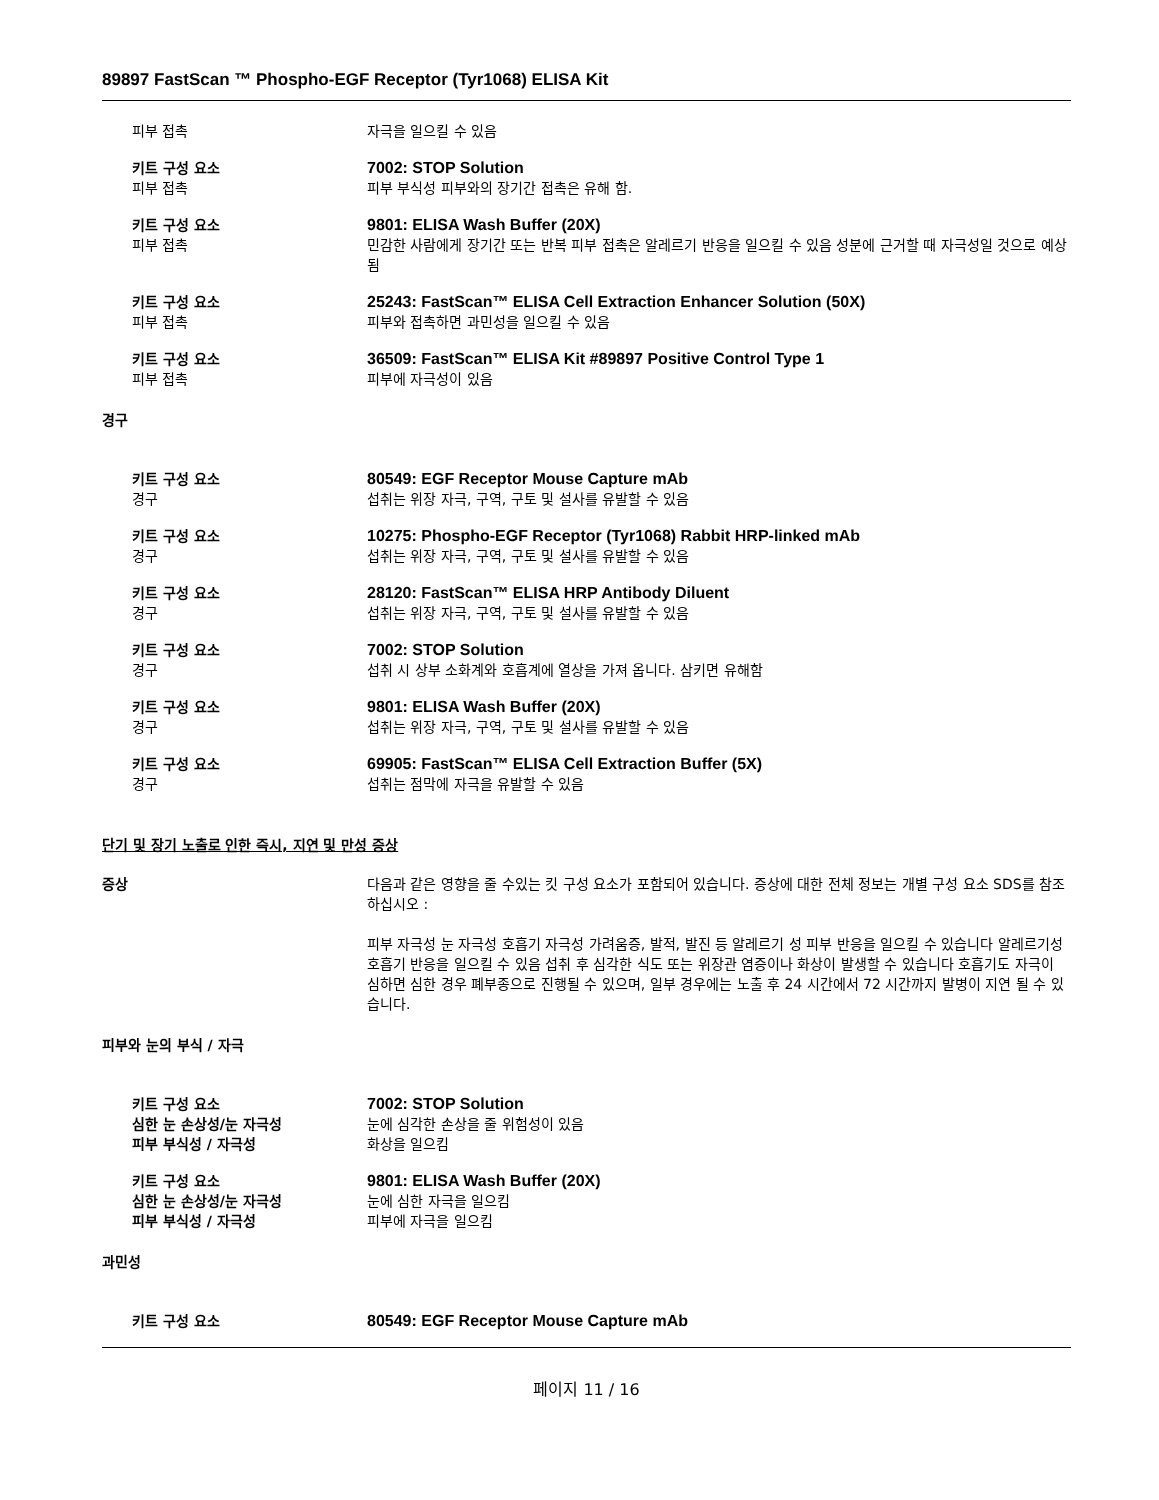89897 FastScan ™ Phospho-EGF Receptor (Tyr1068) ELISA Kit
피부 접촉 자극을 일으킬 수 있음
키트 구성 요소 7002: STOP Solution
피부 접촉 피부 부식성 피부와의 장기간 접촉은 유해 함.
키트 구성 요소 9801: ELISA Wash Buffer (20X)
피부 접촉 민감한 사람에게 장기간 또는 반복 피부 접촉은 알레르기 반응을 일으킬 수 있음 성분에 근거할 때 자극성일 것으로 예상됨
키트 구성 요소 25243: FastScan™ ELISA Cell Extraction Enhancer Solution (50X)
피부 접촉 피부와 접촉하면 과민성을 일으킬 수 있음
키트 구성 요소 36509: FastScan™ ELISA Kit #89897 Positive Control Type 1
피부 접촉 피부에 자극성이 있음
경구
키트 구성 요소 80549: EGF Receptor Mouse Capture mAb
경구 섭취는 위장 자극, 구역, 구토 및 설사를 유발할 수 있음
키트 구성 요소 10275: Phospho-EGF Receptor (Tyr1068) Rabbit HRP-linked mAb
경구 섭취는 위장 자극, 구역, 구토 및 설사를 유발할 수 있음
키트 구성 요소 28120: FastScan™ ELISA HRP Antibody Diluent
경구 섭취는 위장 자극, 구역, 구토 및 설사를 유발할 수 있음
키트 구성 요소 7002: STOP Solution
경구 섭취 시 상부 소화계와 호흡계에 열상을 가져 옵니다. 삼키면 유해함
키트 구성 요소 9801: ELISA Wash Buffer (20X)
경구 섭취는 위장 자극, 구역, 구토 및 설사를 유발할 수 있음
키트 구성 요소 69905: FastScan™ ELISA Cell Extraction Buffer (5X)
경구 섭취는 점막에 자극을 유발할 수 있음
단기 및 장기 노출로 인한 즉시, 지연 및 만성 증상
증상 다음과 같은 영향을 줄 수있는 킷 구성 요소가 포함되어 있습니다. 증상에 대한 전체 정보는 개별 구성 요소 SDS를 참조하십시오 :
피부 자극성 눈 자극성 호흡기 자극성 가려움증, 발적, 발진 등 알레르기 성 피부 반응을 일으킬 수 있습니다 알레르기성 호흡기 반응을 일으킬 수 있음 섭취 후 심각한 식도 또는 위장관 염증이나 화상이 발생할 수 있습니다 호흡기도 자극이 심하면 심한 경우 폐부종으로 진행될 수 있으며, 일부 경우에는 노출 후 24 시간에서 72 시간까지 발병이 지연 될 수 있습니다.
피부와 눈의 부식 / 자극
키트 구성 요소 7002: STOP Solution
심한 눈 손상성/눈 자극성 눈에 심각한 손상을 줄 위험성이 있음
피부 부식성 / 자극성 화상을 일으킴
키트 구성 요소 9801: ELISA Wash Buffer (20X)
심한 눈 손상성/눈 자극성 눈에 심한 자극을 일으킴
피부 부식성 / 자극성 피부에 자극을 일으킴
과민성
키트 구성 요소 80549: EGF Receptor Mouse Capture mAb
페이지 11 / 16